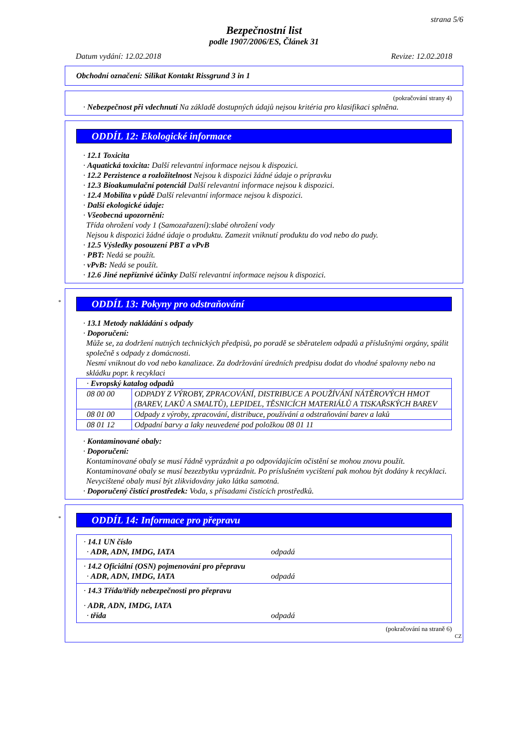strana 5/6
Bezpečnostní list
podle 1907/2006/ES, Článek 31
Datum vydání: 12.02.2018 Revize: 12.02.2018
Obchodní označení: Silikat Kontakt Rissgrund 3 in 1
(pokračování strany 4)
· Nebezpečnost při vdechnutí Na základě dostupných údajů nejsou kritéria pro klasifikaci splněna.
ODDÍL 12: Ekologické informace
· 12.1 Toxicita
· Aquatická toxicita: Další relevantní informace nejsou k dispozici.
· 12.2 Perzistence a rozložitelnost Nejsou k dispozici žádné údaje o prípravku
· 12.3 Bioakumulační potenciál Další relevantní informace nejsou k dispozici.
· 12.4 Mobilita v půdě Další relevantní informace nejsou k dispozici.
· Další ekologické údaje:
· Všeobecná upozornění:
Třída ohrožení vody 1 (Samozařazení):slabé ohrožení vody
Nejsou k dispozici žádné údaje o produktu. Zamezit vniknutí produktu do vod nebo do pudy.
· 12.5 Výsledky posouzení PBT a vPvB
· PBT: Nedá se použít.
· vPvB: Nedá se použít.
· 12.6 Jiné nepříznivé účinky Další relevantní informace nejsou k dispozici.
*
ODDÍL 13: Pokyny pro odstraňování
· 13.1 Metody nakládání s odpady
· Doporučení:
Může se, za dodržení nutných technických předpisů, po poradě se sběratelem odpadů a příslušnými orgány, spálit společně s odpady z domácnosti.
Nesmí vniknout do vod nebo kanalizace. Za dodržování úredních predpisu dodat do vhodné spalovny nebo na skládku popr. k recyklaci
| · Evropský katalog odpadů | |
| 08 00 00 | ODPADY Z VÝROBY, ZPRACOVÁNÍ, DISTRIBUCE A POUŽÍVÁNÍ NÁTĚROVÝCH HMOT (BAREV, LAKŮ A SMALTŮ), LEPIDEL, TĚSNICÍCH MATERIÁLŮ A TISKAŘSKÝCH BAREV |
| 08 01 00 | Odpady z výroby, zpracování, distribuce, používání a odstraňování barev a laků |
| 08 01 12 | Odpadní barvy a laky neuvedené pod položkou 08 01 11 |
· Kontaminované obaly:
· Doporučení:
Kontaminované obaly se musí řádně vyprázdnit a po odpovídajícím očistění se mohou znovu použít.
Kontaminované obaly se musí bezezbytku vyprázdnit. Po príslušném vycištení pak mohou být dodány k recyklaci. Nevycištené obaly musí být zlikvidovány jako látka samotná.
· Doporučený čistící prostředek: Voda, s přísadami čistících prostředků.
*
ODDÍL 14: Informace pro přepravu
| · 14.1 UN číslo · ADR, ADN, IMDG, IATA odpadá |
| · 14.2 Oficiální (OSN) pojmenování pro přepravu · ADR, ADN, IMDG, IATA odpadá |
| · 14.3 Třída/třídy nebezpečnosti pro přepravu · ADR, ADN, IMDG, IATA · třída odpadá |
(pokračování na straně 6)
CZ